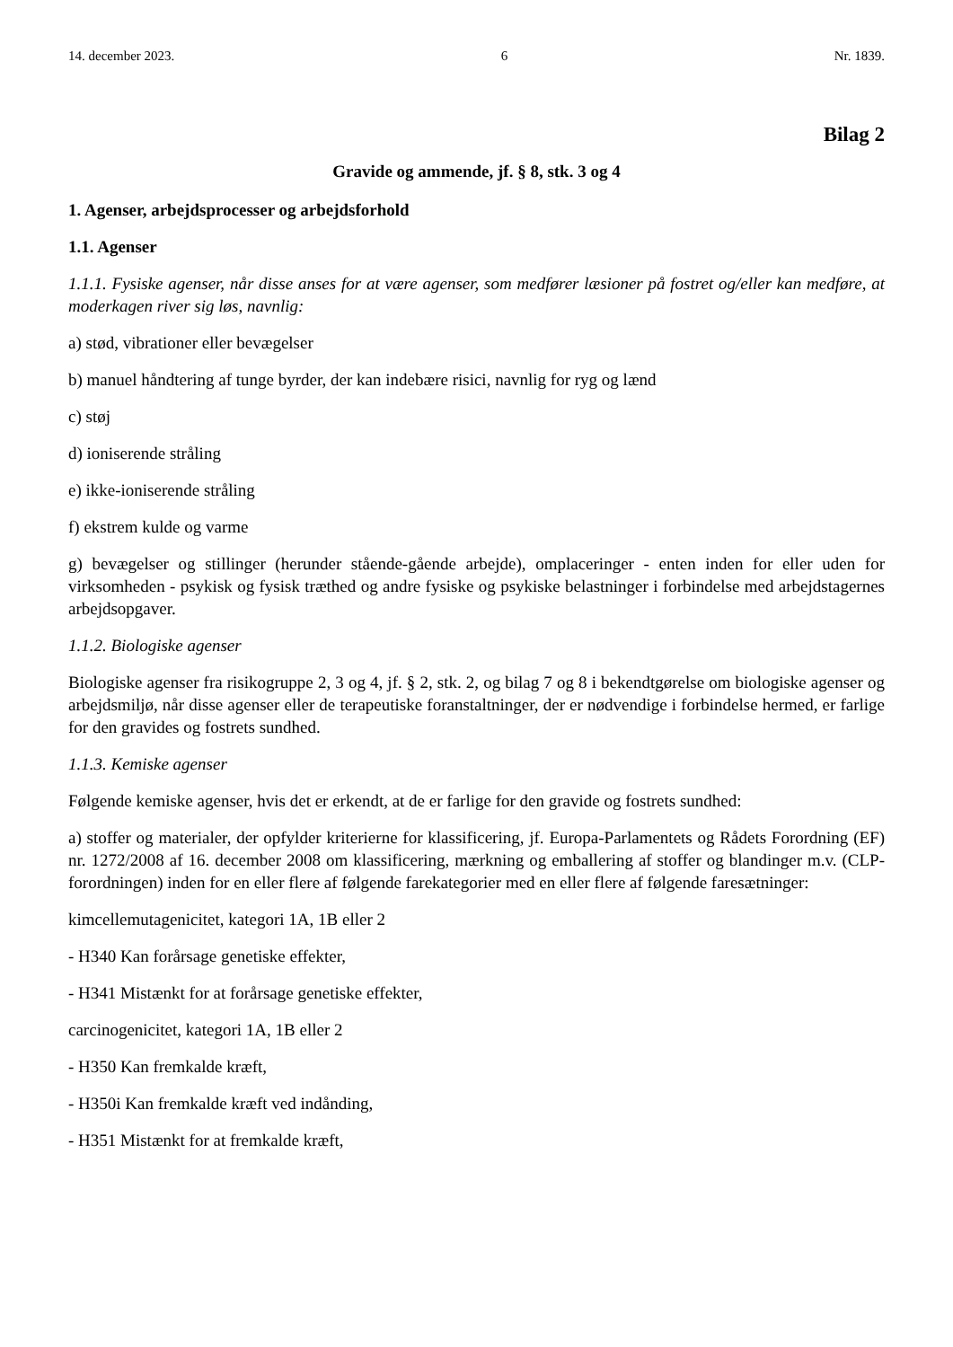14. december 2023. 6 Nr. 1839.
Bilag 2
Gravide og ammende, jf. § 8, stk. 3 og 4
1. Agenser, arbejdsprocesser og arbejdsforhold
1.1. Agenser
1.1.1. Fysiske agenser, når disse anses for at være agenser, som medfører læsioner på fostret og/eller kan medføre, at moderkagen river sig løs, navnlig:
a) stød, vibrationer eller bevægelser
b) manuel håndtering af tunge byrder, der kan indebære risici, navnlig for ryg og lænd
c) støj
d) ioniserende stråling
e) ikke-ioniserende stråling
f) ekstrem kulde og varme
g) bevægelser og stillinger (herunder stående-gående arbejde), omplaceringer - enten inden for eller uden for virksomheden - psykisk og fysisk træthed og andre fysiske og psykiske belastninger i forbindelse med arbejdstagernes arbejdsopgaver.
1.1.2. Biologiske agenser
Biologiske agenser fra risikogruppe 2, 3 og 4, jf. § 2, stk. 2, og bilag 7 og 8 i bekendtgørelse om biologi­ske agenser og arbejdsmiljø, når disse agenser eller de terapeutiske foranstaltninger, der er nødvendige i forbindelse hermed, er farlige for den gravides og fostrets sundhed.
1.1.3. Kemiske agenser
Følgende kemiske agenser, hvis det er erkendt, at de er farlige for den gravide og fostrets sundhed:
a) stoffer og materialer, der opfylder kriterierne for klassificering, jf. Europa-Parlamentets og Rådets Forordning (EF) nr. 1272/2008 af 16. december 2008 om klassificering, mærkning og emballering af stoffer og blandinger m.v. (CLP-forordningen) inden for en eller flere af følgende farekategorier med en eller flere af følgende faresætninger:
kimcellemutagenicitet, kategori 1A, 1B eller 2
- H340 Kan forårsage genetiske effekter,
- H341 Mistænkt for at forårsage genetiske effekter,
carcinogenicitet, kategori 1A, 1B eller 2
- H350 Kan fremkalde kræft,
- H350i Kan fremkalde kræft ved indånding,
- H351 Mistænkt for at fremkalde kræft,